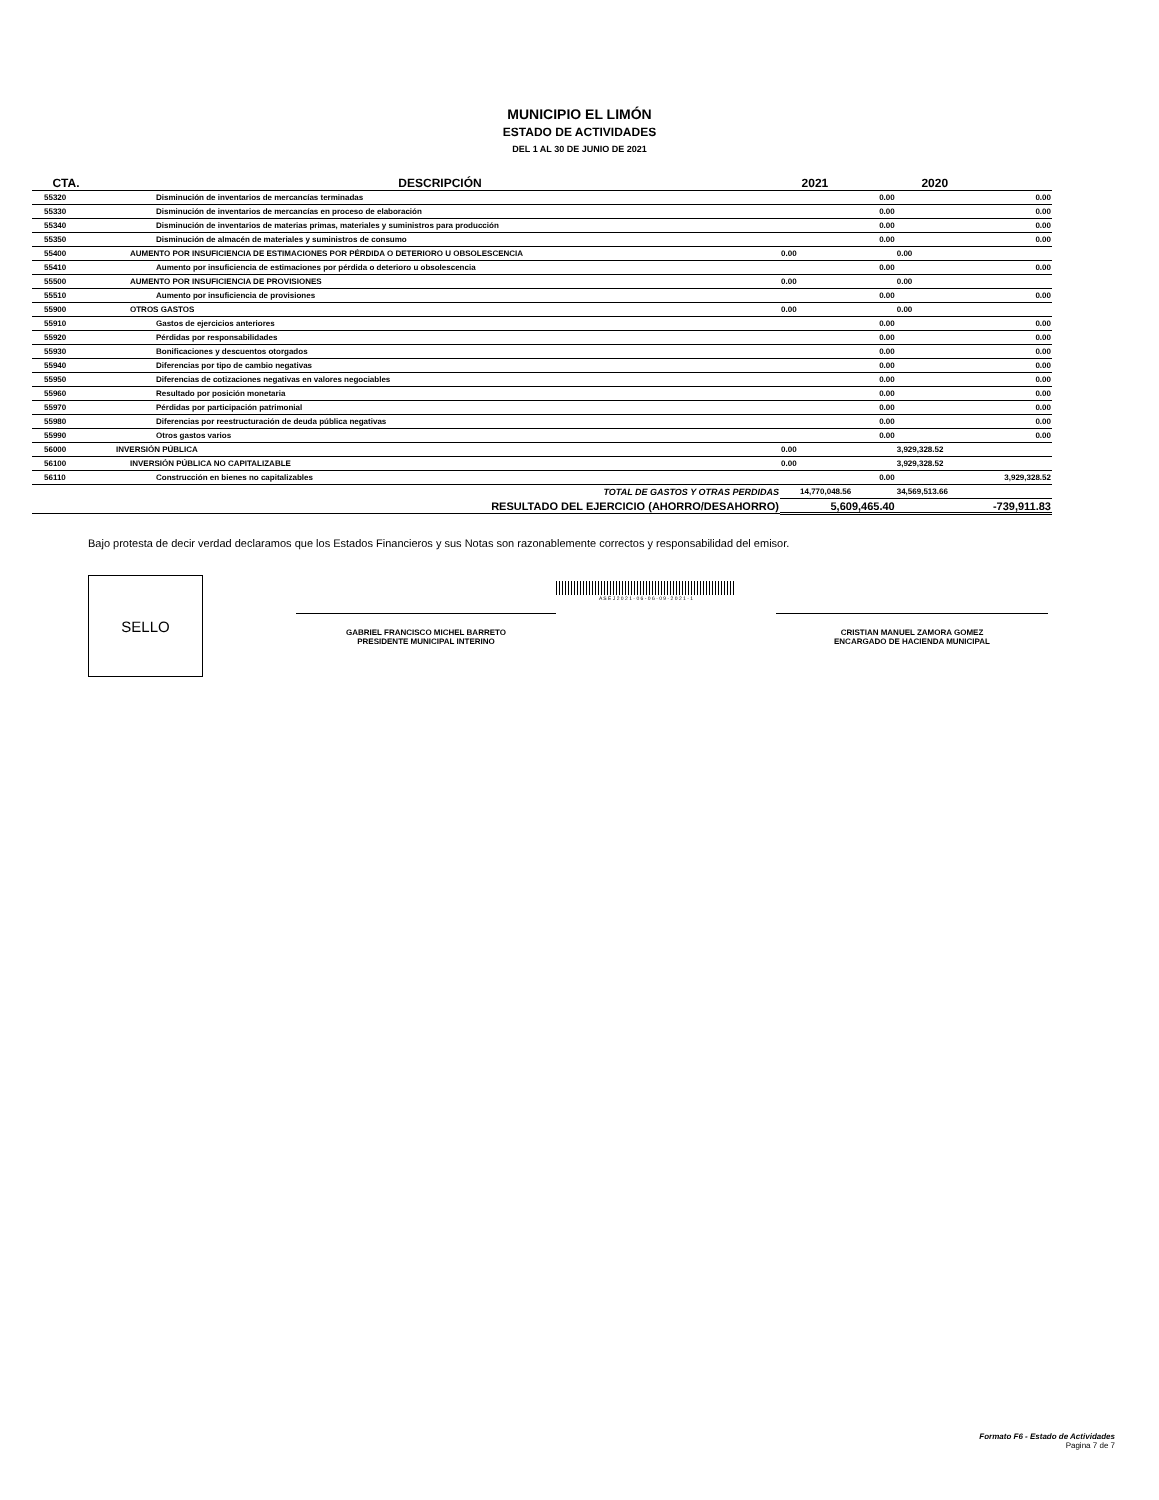MUNICIPIO EL LIMÓN
ESTADO DE ACTIVIDADES
DEL 1 AL 30 DE JUNIO DE 2021
| CTA. | DESCRIPCIÓN | 2021 | | 2020 | |
| --- | --- | --- | --- | --- | --- |
| 55320 | Disminución de inventarios de mercancías terminadas | | 0.00 | | 0.00 |
| 55330 | Disminución de inventarios de mercancías en proceso de elaboración | | 0.00 | | 0.00 |
| 55340 | Disminución de inventarios de materias primas, materiales y suministros para producción | | 0.00 | | 0.00 |
| 55350 | Disminución de almacén de materiales y suministros de consumo | | 0.00 | | 0.00 |
| 55400 | AUMENTO POR INSUFICIENCIA DE ESTIMACIONES POR PÉRDIDA O DETERIORO U OBSOLESCENCIA | 0.00 | | 0.00 | |
| 55410 | Aumento por insuficiencia de estimaciones por pérdida o deterioro u obsolescencia | | 0.00 | | 0.00 |
| 55500 | AUMENTO POR INSUFICIENCIA DE PROVISIONES | 0.00 | | 0.00 | |
| 55510 | Aumento por insuficiencia de provisiones | | 0.00 | | 0.00 |
| 55900 | OTROS GASTOS | 0.00 | | 0.00 | |
| 55910 | Gastos de ejercicios anteriores | | 0.00 | | 0.00 |
| 55920 | Pérdidas por responsabilidades | | 0.00 | | 0.00 |
| 55930 | Bonificaciones y descuentos otorgados | | 0.00 | | 0.00 |
| 55940 | Diferencias por tipo de cambio negativas | | 0.00 | | 0.00 |
| 55950 | Diferencias de cotizaciones negativas en valores negociables | | 0.00 | | 0.00 |
| 55960 | Resultado por posición monetaria | | 0.00 | | 0.00 |
| 55970 | Pérdidas por participación patrimonial | | 0.00 | | 0.00 |
| 55980 | Diferencias por reestructuración de deuda pública negativas | | 0.00 | | 0.00 |
| 55990 | Otros gastos varios | | 0.00 | | 0.00 |
| 56000 | INVERSIÓN PÚBLICA | 0.00 | | 3,929,328.52 | |
| 56100 | INVERSIÓN PÚBLICA NO CAPITALIZABLE | 0.00 | | 3,929,328.52 | |
| 56110 | Construcción en bienes no capitalizables | | 0.00 | | 3,929,328.52 |
| | TOTAL DE GASTOS Y OTRAS PERDIDAS | 14,770,048.56 | | 34,569,513.66 | |
| | RESULTADO DEL EJERCICIO (AHORRO/DESAHORRO) | 5,609,465.40 | | -739,911.83 | |
Bajo protesta de decir verdad declaramos que los Estados Financieros y sus Notas son razonablemente correctos y responsabilidad del emisor.
SELLO
GABRIEL FRANCISCO MICHEL BARRETO
PRESIDENTE MUNICIPAL INTERINO
A S E J 2 0 2 1 - 0 6 - 0 6 - 0 9 - 2 0 2 1 - 1
CRISTIAN MANUEL ZAMORA GOMEZ
ENCARGADO DE HACIENDA MUNICIPAL
Formato F6 - Estado de Actividades
Pagina 7 de 7